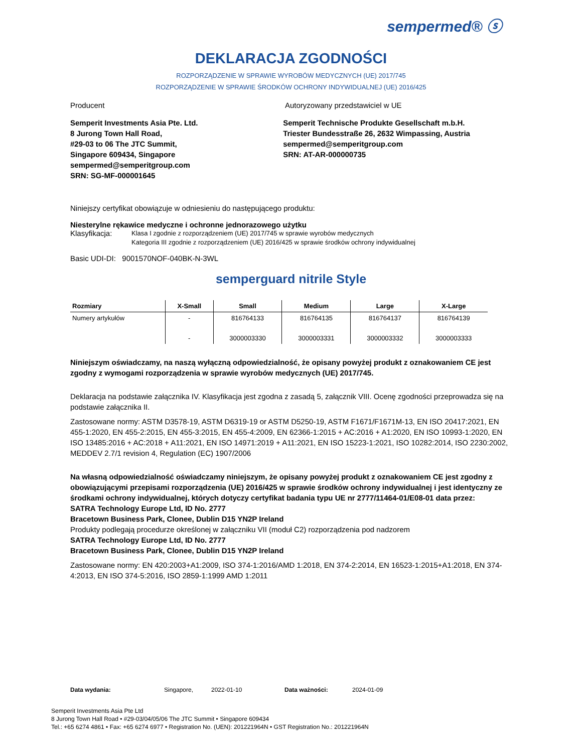sempermed® ⓢ
DEKLARACJA ZGODNOŚCI
ROZPORZĄDZENIE W SPRAWIE WYROBÓW MEDYCZNYCH (UE) 2017/745
ROZPORZĄDZENIE W SPRAWIE ŚRODKÓW OCHRONY INDYWIDUALNEJ (UE) 2016/425
Producent Autoryzowany przedstawiciel w UE
Semperit Investments Asia Pte. Ltd.
8 Jurong Town Hall Road,
#29-03 to 06 The JTC Summit,
Singapore 609434, Singapore
sempermed@semperitgroup.com
SRN: SG-MF-000001645
Semperit Technische Produkte Gesellschaft m.b.H.
Triester Bundesstraße 26, 2632 Wimpassing, Austria
sempermed@semperitgroup.com
SRN: AT-AR-000000735
Niniejszy certyfikat obowiązuje w odniesieniu do następującego produktu:
Niesterylne rękawice medyczne i ochronne jednorazowego użytku
Klasyfikacja: Klasa I zgodnie z rozporządzeniem (UE) 2017/745 w sprawie wyrobów medycznych
Kategoria III zgodnie z rozporządzeniem (UE) 2016/425 w sprawie środków ochrony indywidualnej
Basic UDI-DI: 9001570NOF-040BK-N-3WL
semperguard nitrile Style
| Rozmiary | X-Small | Small | Medium | Large | X-Large |
| --- | --- | --- | --- | --- | --- |
| Numery artykułów | - | 816764133 | 816764135 | 816764137 | 816764139 |
| | - | 3000003330 | 3000003331 | 3000003332 | 3000003333 |
Niniejszym oświadczamy, na naszą wyłączną odpowiedzialność, że opisany powyżej produkt z oznakowaniem CE jest zgodny z wymogami rozporządzenia w sprawie wyrobów medycznych (UE) 2017/745.
Deklaracja na podstawie załącznika IV. Klasyfikacja jest zgodna z zasadą 5, załącznik VIII. Ocenę zgodności przeprowadza się na podstawie załącznika II.
Zastosowane normy: ASTM D3578-19, ASTM D6319-19 or ASTM D5250-19, ASTM F1671/F1671M-13, EN ISO 20417:2021, EN 455-1:2020, EN 455-2:2015, EN 455-3:2015, EN 455-4:2009, EN 62366-1:2015 + AC:2016 + A1:2020, EN ISO 10993-1:2020, EN ISO 13485:2016 + AC:2018 + A11:2021, EN ISO 14971:2019 + A11:2021, EN ISO 15223-1:2021, ISO 10282:2014, ISO 2230:2002, MEDDEV 2.7/1 revision 4, Regulation (EC) 1907/2006
Na własną odpowiedzialność oświadczamy niniejszym, że opisany powyżej produkt z oznakowaniem CE jest zgodny z obowiązującymi przepisami rozporządzenia (UE) 2016/425 w sprawie środków ochrony indywidualnej i jest identyczny ze środkami ochrony indywidualnej, których dotyczy certyfikat badania typu UE nr 2777/11464-01/E08-01 data przez:
SATRA Technology Europe Ltd, ID No. 2777
Bracetown Business Park, Clonee, Dublin D15 YN2P Ireland
Produkty podlegają procedurze określonej w załączniku VII (moduł C2) rozporządzenia pod nadzorem
SATRA Technology Europe Ltd, ID No. 2777
Bracetown Business Park, Clonee, Dublin D15 YN2P Ireland
Zastosowane normy: EN 420:2003+A1:2009, ISO 374-1:2016/AMD 1:2018, EN 374-2:2014, EN 16523-1:2015+A1:2018, EN 374-4:2013, EN ISO 374-5:2016, ISO 2859-1:1999 AMD 1:2011
Data wydania: Singapore, 2022-01-10 Data ważności: 2024-01-09
Semperit Investments Asia Pte Ltd
8 Jurong Town Hall Road • #29-03/04/05/06 The JTC Summit • Singapore 609434
Tel.: +65 6274 4861 • Fax: +65 6274 6977 • Registration No. (UEN): 201221964N • GST Registration No.: 201221964N